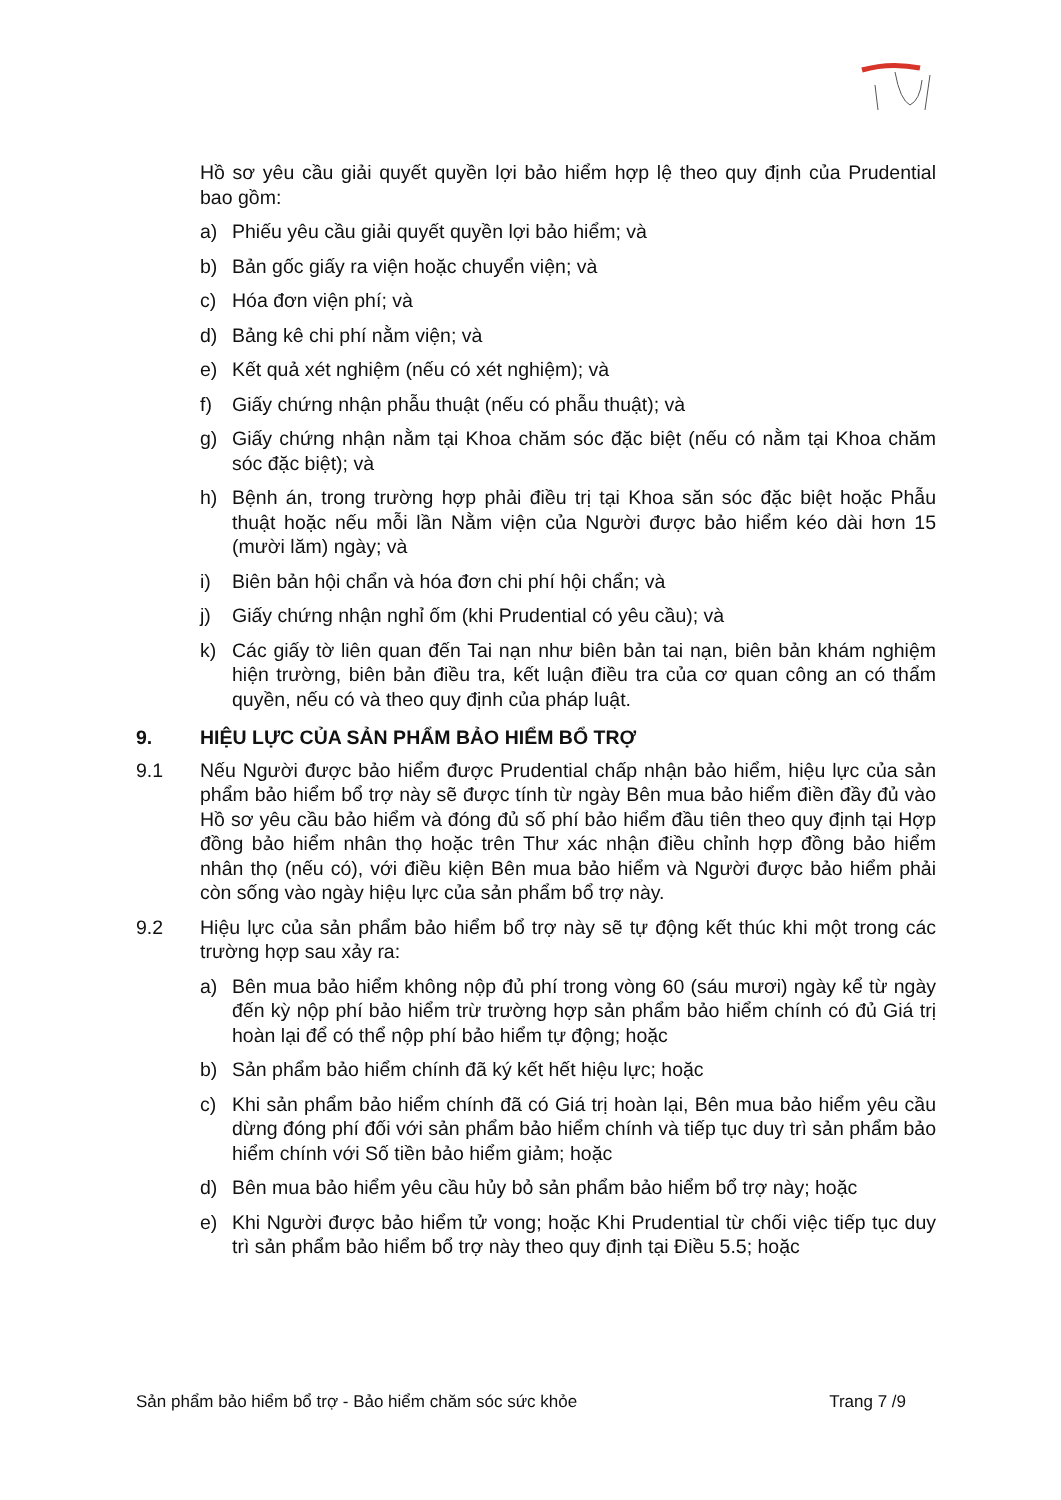Hồ sơ yêu cầu giải quyết quyền lợi bảo hiểm hợp lệ theo quy định của Prudential bao gồm:
a) Phiếu yêu cầu giải quyết quyền lợi bảo hiểm; và
b) Bản gốc giấy ra viện hoặc chuyển viện; và
c) Hóa đơn viện phí; và
d) Bảng kê chi phí nằm viện; và
e) Kết quả xét nghiệm (nếu có xét nghiệm); và
f) Giấy chứng nhận phẫu thuật (nếu có phẫu thuật); và
g) Giấy chứng nhận nằm tại Khoa chăm sóc đặc biệt (nếu có nằm tại Khoa chăm sóc đặc biệt); và
h) Bệnh án, trong trường hợp phải điều trị tại Khoa săn sóc đặc biệt hoặc Phẫu thuật hoặc nếu mỗi lần Nằm viện của Người được bảo hiểm kéo dài hơn 15 (mười lăm) ngày; và
i) Biên bản hội chẩn và hóa đơn chi phí hội chẩn; và
j) Giấy chứng nhận nghỉ ốm (khi Prudential có yêu cầu); và
k) Các giấy tờ liên quan đến Tai nạn như biên bản tai nạn, biên bản khám nghiệm hiện trường, biên bản điều tra, kết luận điều tra của cơ quan công an có thẩm quyền, nếu có và theo quy định của pháp luật.
9. HIỆU LỰC CỦA SẢN PHẨM BẢO HIỂM BỔ TRỢ
9.1 Nếu Người được bảo hiểm được Prudential chấp nhận bảo hiểm, hiệu lực của sản phẩm bảo hiểm bổ trợ này sẽ được tính từ ngày Bên mua bảo hiểm điền đầy đủ vào Hồ sơ yêu cầu bảo hiểm và đóng đủ số phí bảo hiểm đầu tiên theo quy định tại Hợp đồng bảo hiểm nhân thọ hoặc trên Thư xác nhận điều chỉnh hợp đồng bảo hiểm nhân thọ (nếu có), với điều kiện Bên mua bảo hiểm và Người được bảo hiểm phải còn sống vào ngày hiệu lực của sản phẩm bổ trợ này.
9.2 Hiệu lực của sản phẩm bảo hiểm bổ trợ này sẽ tự động kết thúc khi một trong các trường hợp sau xảy ra:
a) Bên mua bảo hiểm không nộp đủ phí trong vòng 60 (sáu mươi) ngày kể từ ngày đến kỳ nộp phí bảo hiểm trừ trường hợp sản phẩm bảo hiểm chính có đủ Giá trị hoàn lại để có thể nộp phí bảo hiểm tự động; hoặc
b) Sản phẩm bảo hiểm chính đã ký kết hết hiệu lực; hoặc
c) Khi sản phẩm bảo hiểm chính đã có Giá trị hoàn lại, Bên mua bảo hiểm yêu cầu dừng đóng phí đối với sản phẩm bảo hiểm chính và tiếp tục duy trì sản phẩm bảo hiểm chính với Số tiền bảo hiểm giảm; hoặc
d) Bên mua bảo hiểm yêu cầu hủy bỏ sản phẩm bảo hiểm bổ trợ này; hoặc
e) Khi Người được bảo hiểm tử vong; hoặc Khi Prudential từ chối việc tiếp tục duy trì sản phẩm bảo hiểm bổ trợ này theo quy định tại Điều 5.5; hoặc
Sản phẩm bảo hiểm bổ trợ - Bảo hiểm chăm sóc sức khỏe Trang 7 /9